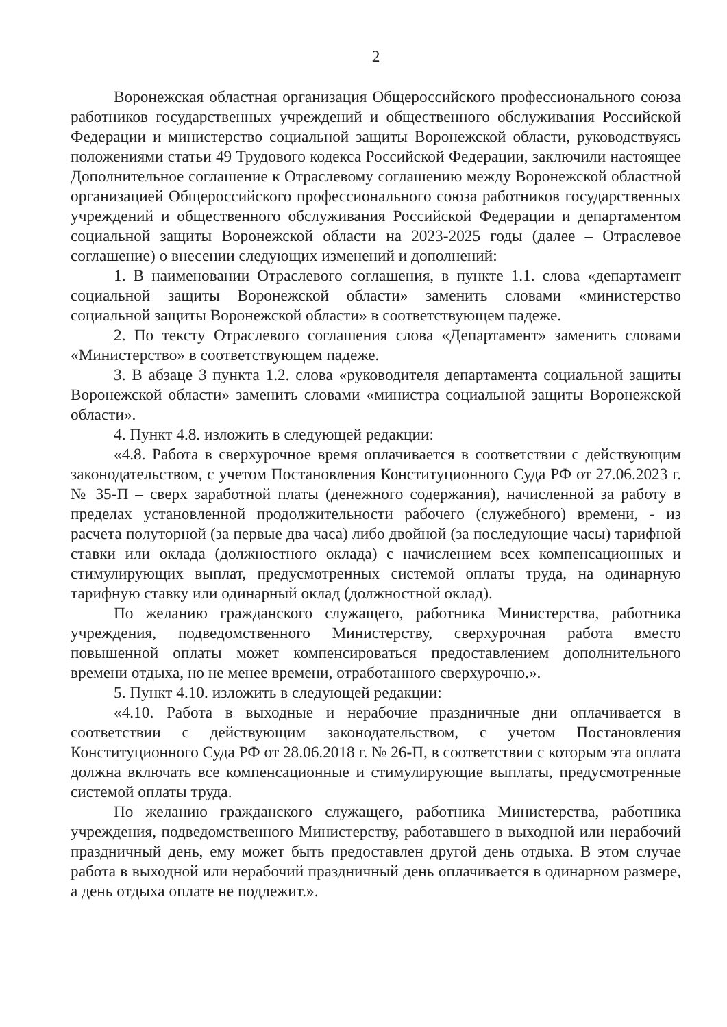2
Воронежская областная организация Общероссийского профессионального союза работников государственных учреждений и общественного обслуживания Российской Федерации и министерство социальной защиты Воронежской области, руководствуясь положениями статьи 49 Трудового кодекса Российской Федерации, заключили настоящее Дополнительное соглашение к Отраслевому соглашению между Воронежской областной организацией Общероссийского профессионального союза работников государственных учреждений и общественного обслуживания Российской Федерации и департаментом социальной защиты Воронежской области на 2023-2025 годы (далее – Отраслевое соглашение) о внесении следующих изменений и дополнений:
1. В наименовании Отраслевого соглашения, в пункте 1.1. слова «департамент социальной защиты Воронежской области» заменить словами «министерство социальной защиты Воронежской области» в соответствующем падеже.
2. По тексту Отраслевого соглашения слова «Департамент» заменить словами «Министерство» в соответствующем падеже.
3. В абзаце 3 пункта 1.2. слова «руководителя департамента социальной защиты Воронежской области» заменить словами «министра социальной защиты Воронежской области».
4. Пункт 4.8. изложить в следующей редакции:
«4.8. Работа в сверхурочное время оплачивается в соответствии с действующим законодательством, с учетом Постановления Конституционного Суда РФ от 27.06.2023 г. № 35-П – сверх заработной платы (денежного содержания), начисленной за работу в пределах установленной продолжительности рабочего (служебного) времени, - из расчета полуторной (за первые два часа) либо двойной (за последующие часы) тарифной ставки или оклада (должностного оклада) с начислением всех компенсационных и стимулирующих выплат, предусмотренных системой оплаты труда, на одинарную тарифную ставку или одинарный оклад (должностной оклад).
По желанию гражданского служащего, работника Министерства, работника учреждения, подведомственного Министерству, сверхурочная работа вместо повышенной оплаты может компенсироваться предоставлением дополнительного времени отдыха, но не менее времени, отработанного сверхурочно.».
5. Пункт 4.10. изложить в следующей редакции:
«4.10. Работа в выходные и нерабочие праздничные дни оплачивается в соответствии с действующим законодательством, с учетом Постановления Конституционного Суда РФ от 28.06.2018 г. № 26-П, в соответствии с которым эта оплата должна включать все компенсационные и стимулирующие выплаты, предусмотренные системой оплаты труда.
По желанию гражданского служащего, работника Министерства, работника учреждения, подведомственного Министерству, работавшего в выходной или нерабочий праздничный день, ему может быть предоставлен другой день отдыха. В этом случае работа в выходной или нерабочий праздничный день оплачивается в одинарном размере, а день отдыха оплате не подлежит.».